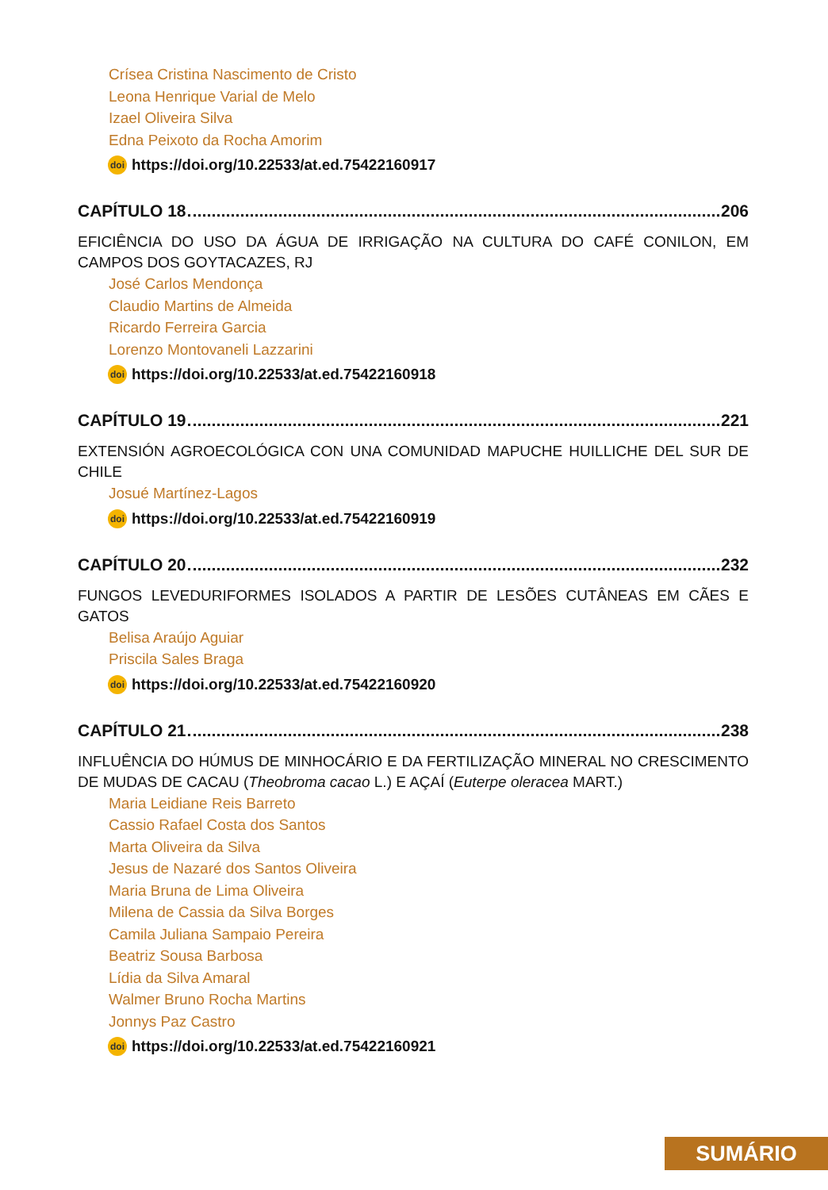Crísea Cristina Nascimento de Cristo
Leona Henrique Varial de Melo
Izael Oliveira Silva
Edna Peixoto da Rocha Amorim
doi https://doi.org/10.22533/at.ed.75422160917
CAPÍTULO 18 206
EFICIÊNCIA DO USO DA ÁGUA DE IRRIGAÇÃO NA CULTURA DO CAFÉ CONILON, EM CAMPOS DOS GOYTACAZES, RJ
José Carlos Mendonça
Claudio Martins de Almeida
Ricardo Ferreira Garcia
Lorenzo Montovaneli Lazzarini
doi https://doi.org/10.22533/at.ed.75422160918
CAPÍTULO 19 221
EXTENSIÓN AGROECOLÓGICA CON UNA COMUNIDAD MAPUCHE HUILLICHE DEL SUR DE CHILE
Josué Martínez-Lagos
doi https://doi.org/10.22533/at.ed.75422160919
CAPÍTULO 20 232
FUNGOS LEVEDURIFORMES ISOLADOS A PARTIR DE LESÕES CUTÂNEAS EM CÃES E GATOS
Belisa Araújo Aguiar
Priscila Sales Braga
doi https://doi.org/10.22533/at.ed.75422160920
CAPÍTULO 21 238
INFLUÊNCIA DO HÚMUS DE MINHOCÁRIO E DA FERTILIZAÇÃO MINERAL NO CRESCIMENTO DE MUDAS DE CACAU (Theobroma cacao L.) E AÇAÍ (Euterpe oleracea MART.)
Maria Leidiane Reis Barreto
Cassio Rafael Costa dos Santos
Marta Oliveira da Silva
Jesus de Nazaré dos Santos Oliveira
Maria Bruna de Lima Oliveira
Milena de Cassia da Silva Borges
Camila Juliana Sampaio Pereira
Beatriz Sousa Barbosa
Lídia da Silva Amaral
Walmer Bruno Rocha Martins
Jonnys Paz Castro
doi https://doi.org/10.22533/at.ed.75422160921
SUMÁRIO